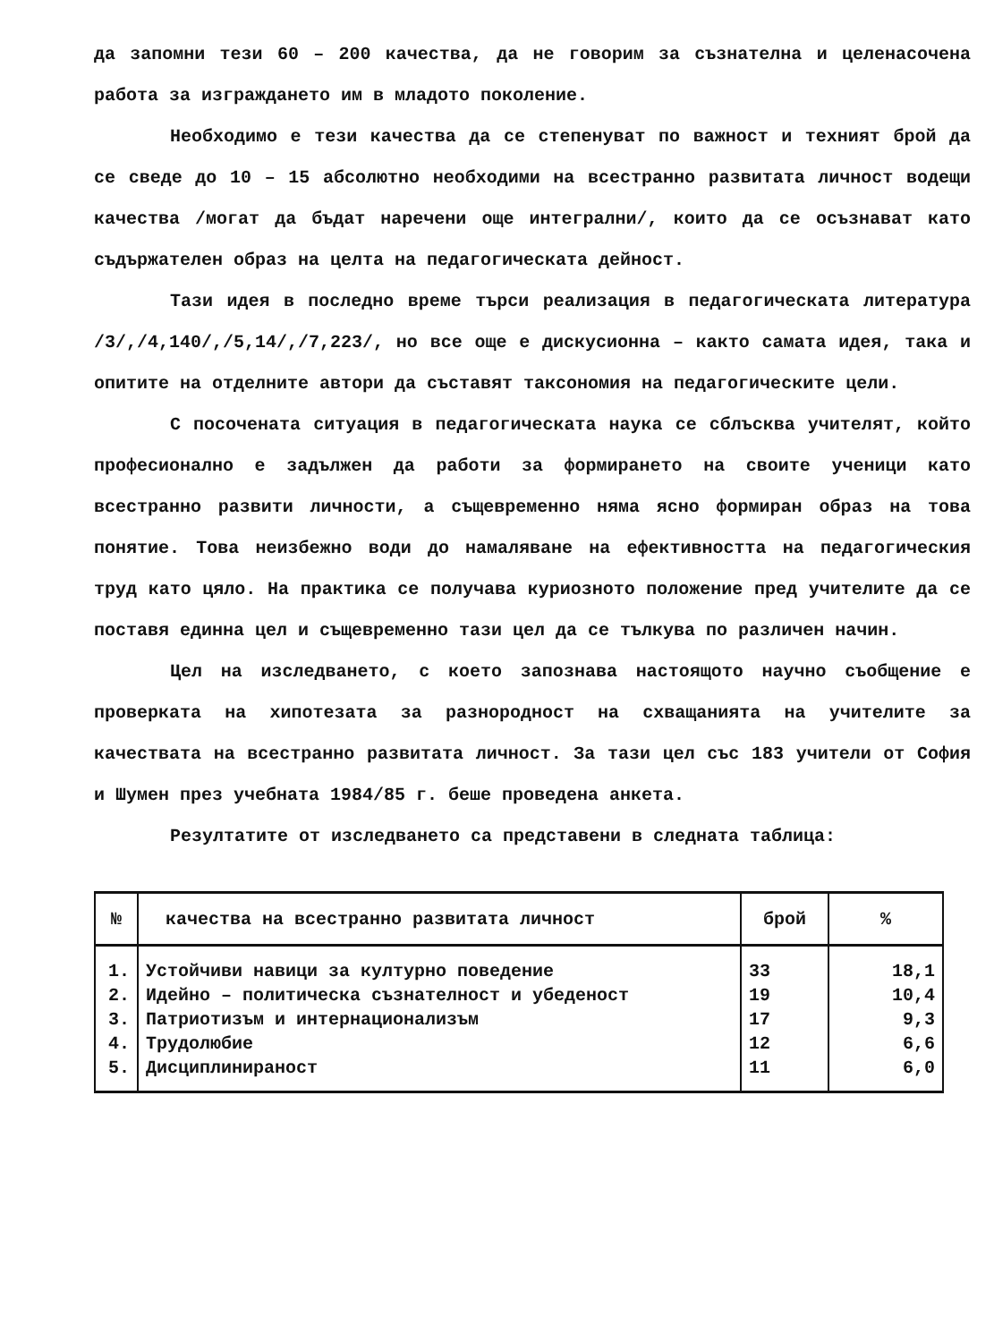да запомни тези 60 – 200 качества, да не говорим за съзнателна и целенасочена работа за изграждането им в младото поколение.
Необходимо е тези качества да се степенуват по важност и техният брой да се сведе до 10 – 15 абсолютно необходими на всестранно развитата личност водещи качества /могат да бъдат наречени още интегрални/, които да се осъзнават като съдържателен образ на целта на педагогическата дейност.
Тази идея в последно време търси реализация в педагогическата литература /3/,/4,140/,/5,14/,/7,223/, но все още е дискусионна – както самата идея, така и опитите на отделните автори да съставят таксономия на педагогическите цели.
С посочената ситуация в педагогическата наука се сблъсква учителят, който професионално е задължен да работи за формирането на своите ученици като всестранно развити личности, а същевременно няма ясно формиран образ на това понятие. Това неизбежно води до намаляване на ефективността на педагогическия труд като цяло. На практика се получава куриозното положение пред учителите да се поставя единна цел и същевременно тази цел да се тълкува по различен начин.
Цел на изследването, с което запознава настоящото научно съобщение е проверката на хипотезата за разнородност на схващанията на учителите за качествата на всестранно развитата личност. За тази цел със 183 учители от София и Шумен през учебната 1984/85 г. беше проведена анкета.
Резултатите от изследването са представени в следната таблица:
| № | качества на всестранно развитата личност | брой | % |
| --- | --- | --- | --- |
| 1. | Устойчиви навици за културно поведение | 33 | 18,1 |
| 2. | Идейно – политическа съзнателност и убеденост | 19 | 10,4 |
| 3. | Патриотизъм и интернационализъм | 17 | 9,3 |
| 4. | Трудолюбие | 12 | 6,6 |
| 5. | Дисциплинираност | 11 | 6,0 |